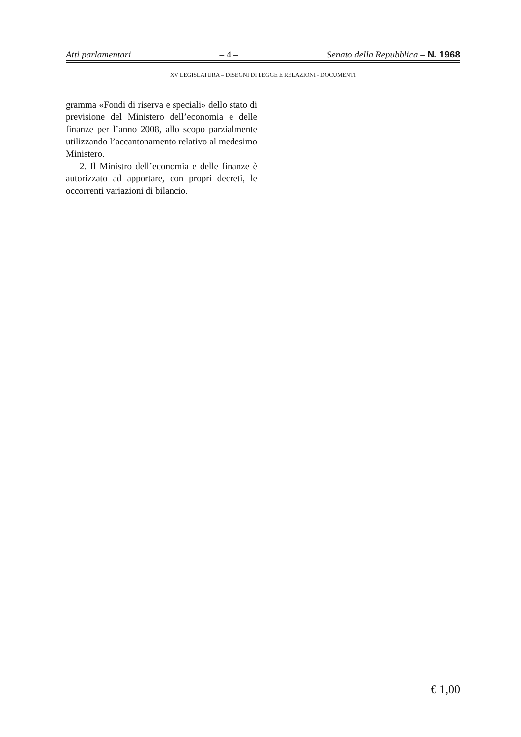Atti parlamentari – 4 – Senato della Repubblica – N. 1968
XV LEGISLATURA – DISEGNI DI LEGGE E RELAZIONI - DOCUMENTI
gramma «Fondi di riserva e speciali» dello stato di previsione del Ministero dell’economia e delle finanze per l’anno 2008, allo scopo parzialmente utilizzando l’accantonamento relativo al medesimo Ministero.
2. Il Ministro dell’economia e delle finanze è autorizzato ad apportare, con propri decreti, le occorrenti variazioni di bilancio.
€ 1,00